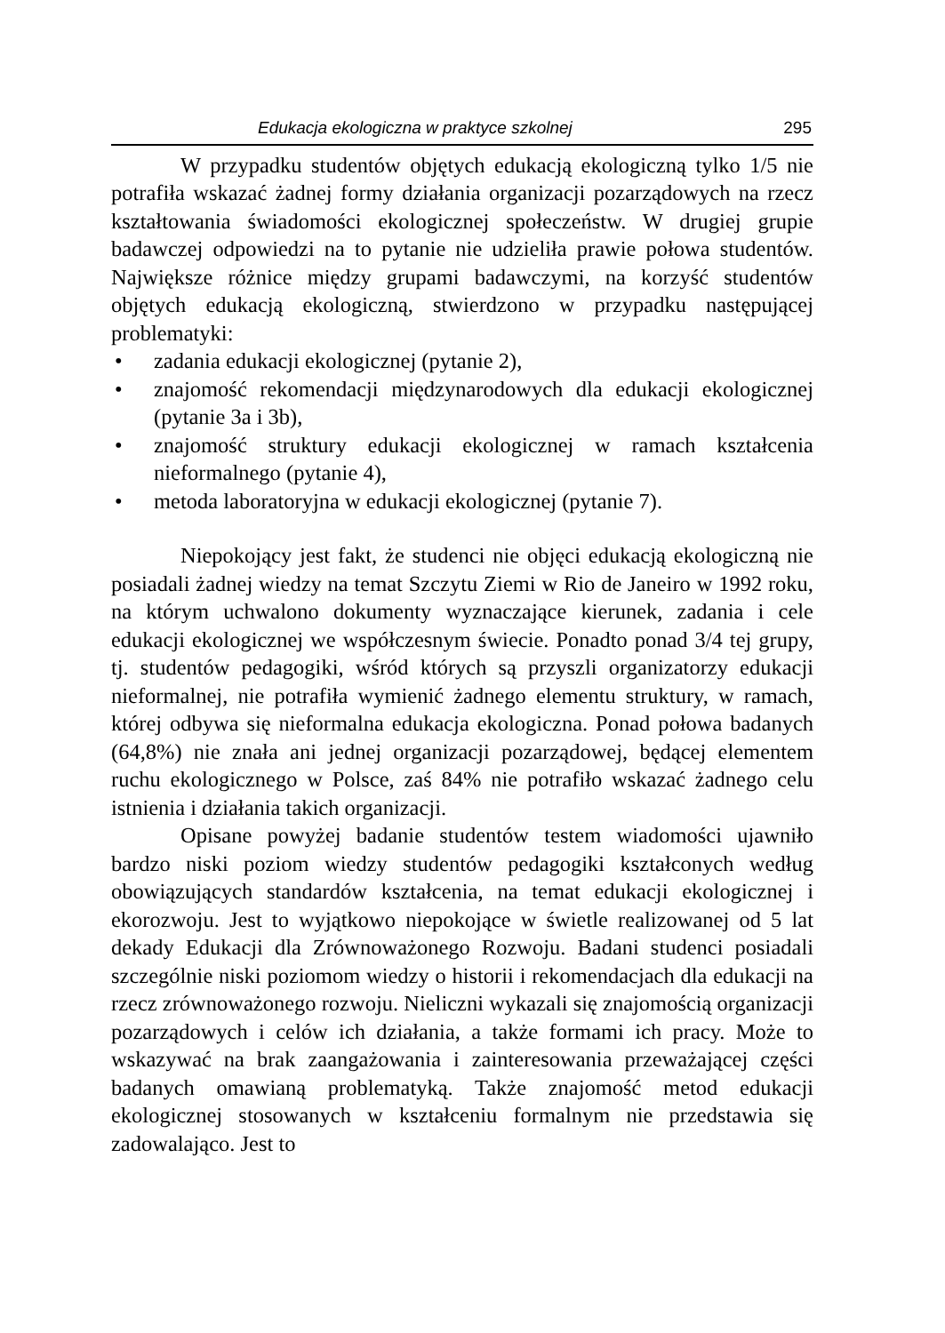Edukacja ekologiczna w praktyce szkolnej 295
W przypadku studentów objętych edukacją ekologiczną tylko 1/5 nie potrafiła wskazać żadnej formy działania organizacji pozarządowych na rzecz kształtowania świadomości ekologicznej społeczeństw. W drugiej grupie badawczej odpowiedzi na to pytanie nie udzieliła prawie połowa studentów. Największe różnice między grupami badawczymi, na korzyść studentów objętych edukacją ekologiczną, stwierdzono w przypadku następującej problematyki:
• zadania edukacji ekologicznej (pytanie 2),
• znajomość rekomendacji międzynarodowych dla edukacji ekologicznej (pytanie 3a i 3b),
• znajomość struktury edukacji ekologicznej w ramach kształcenia nieformalnego (pytanie 4),
• metoda laboratoryjna w edukacji ekologicznej (pytanie 7).
Niepokojący jest fakt, że studenci nie objęci edukacją ekologiczną nie posiadali żadnej wiedzy na temat Szczytu Ziemi w Rio de Janeiro w 1992 roku, na którym uchwalono dokumenty wyznaczające kierunek, zadania i cele edukacji ekologicznej we współczesnym świecie. Ponadto ponad 3/4 tej grupy, tj. studentów pedagogiki, wśród których są przyszli organizatorzy edukacji nieformalnej, nie potrafiła wymienić żadnego elementu struktury, w ramach, której odbywa się nieformalna edukacja ekologiczna. Ponad połowa badanych (64,8%) nie znała ani jednej organizacji pozarządowej, będącej elementem ruchu ekologicznego w Polsce, zaś 84% nie potrafiło wskazać żadnego celu istnienia i działania takich organizacji.
Opisane powyżej badanie studentów testem wiadomości ujawniło bardzo niski poziom wiedzy studentów pedagogiki kształconych według obowiązujących standardów kształcenia, na temat edukacji ekologicznej i ekorozwoju. Jest to wyjątkowo niepokojące w świetle realizowanej od 5 lat dekady Edukacji dla Zrównoważonego Rozwoju. Badani studenci posiadali szczególnie niski poziomom wiedzy o historii i rekomendacjach dla edukacji na rzecz zrównoważonego rozwoju. Nieliczni wykazali się znajomością organizacji pozarządowych i celów ich działania, a także formami ich pracy. Może to wskazywać na brak zaangażowania i zainteresowania przeważającej części badanych omawianą problematyką. Także znajomość metod edukacji ekologicznej stosowanych w kształceniu formalnym nie przedstawia się zadowalająco. Jest to